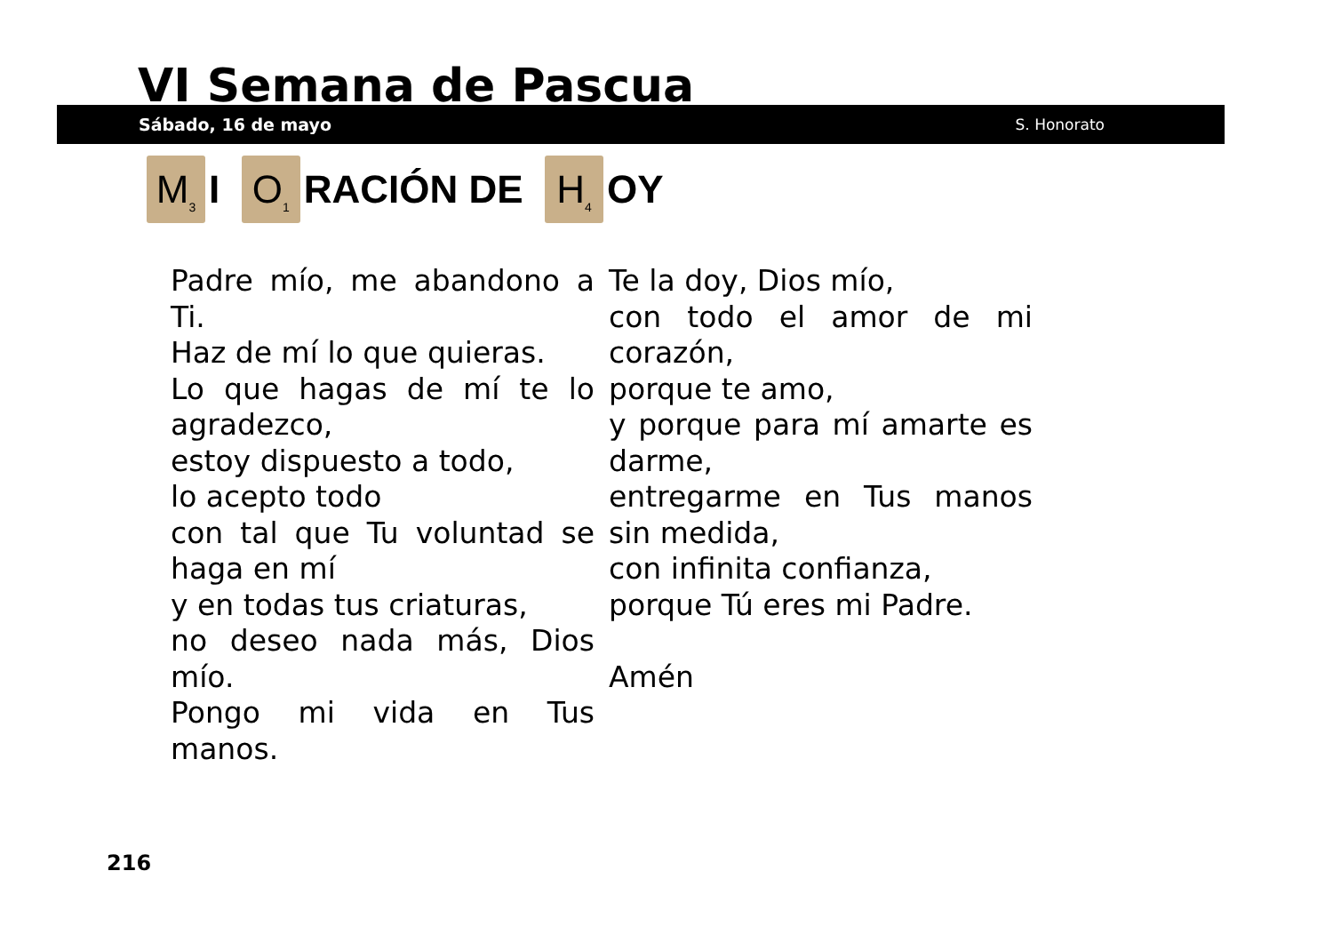VI Semana de Pascua
Sábado, 16 de mayo S. Honorato
M<sub>3</sub> I O<sub>1</sub> RACIÓN DE H<sub>4</sub> OY
Padre mío, me abandono a Ti.
Haz de mí lo que quieras.
Lo que hagas de mí te lo agradezco,
estoy dispuesto a todo,
lo acepto todo
con tal que Tu voluntad se haga en mí
y en todas tus criaturas,
no deseo nada más, Dios mío.
Pongo mi vida en Tus manos.
Te la doy, Dios mío,
con todo el amor de mi corazón,
porque te amo,
y porque para mí amarte es darme,
entregarme en Tus manos sin medida,
con infinita confianza,
porque Tú eres mi Padre.
Amén
216